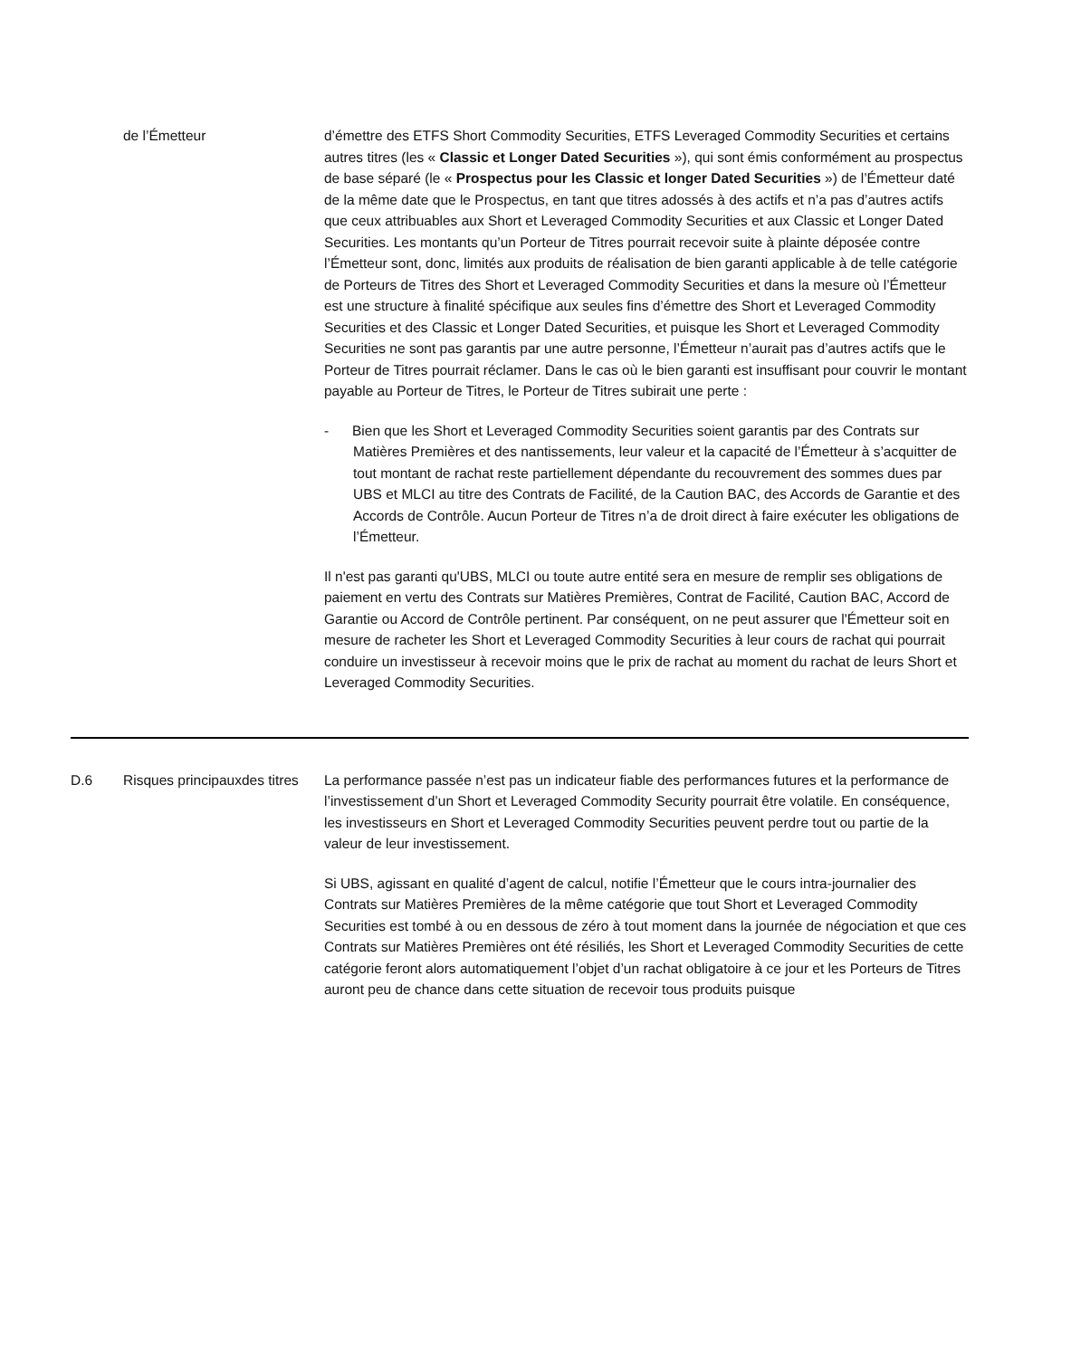| | de l’Émetteur | d’émettre des ETFS Short Commodity Securities, ETFS Leveraged Commodity Securities et certains autres titres (les « Classic et Longer Dated Securities »), qui sont émis conformément au prospectus de base séparé (le « Prospectus pour les Classic et longer Dated Securities ») de l’Émetteur daté de la même date que le Prospectus, en tant que titres adossés à des actifs et n’a pas d’autres actifs que ceux attribuables aux Short et Leveraged Commodity Securities et aux Classic et Longer Dated Securities. Les montants qu’un Porteur de Titres pourrait recevoir suite à plainte déposée contre l’Émetteur sont, donc, limités aux produits de réalisation de bien garanti applicable à de telle catégorie de Porteurs de Titres des Short et Leveraged Commodity Securities et dans la mesure où l’Émetteur est une structure à finalité spécifique aux seules fins d’émettre des Short et Leveraged Commodity Securities et des Classic et Longer Dated Securities, et puisque les Short et Leveraged Commodity Securities ne sont pas garantis par une autre personne, l’Émetteur n’aurait pas d’autres actifs que le Porteur de Titres pourrait réclamer. Dans le cas où le bien garanti est insuffisant pour couvrir le montant payable au Porteur de Titres, le Porteur de Titres subirait une perte : - Bien que les Short et Leveraged Commodity Securities soient garantis par des Contrats sur Matières Premières et des nantissements, leur valeur et la capacité de l’Émetteur à s’acquitter de tout montant de rachat reste partiellement dépendante du recouvrement des sommes dues par UBS et MLCI au titre des Contrats de Facilité, de la Caution BAC, des Accords de Garantie et des Accords de Contrôle. Aucun Porteur de Titres n’a de droit direct à faire exécuter les obligations de l’Émetteur. Il n'est pas garanti qu'UBS, MLCI ou toute autre entité sera en mesure de remplir ses obligations de paiement en vertu des Contrats sur Matières Premières, Contrat de Facilité, Caution BAC, Accord de Garantie ou Accord de Contrôle pertinent. Par conséquent, on ne peut assurer que l'Émetteur soit en mesure de racheter les Short et Leveraged Commodity Securities à leur cours de rachat qui pourrait conduire un investisseur à recevoir moins que le prix de rachat au moment du rachat de leurs Short et Leveraged Commodity Securities. |
| D.6 | Risques principauxdes titres | La performance passée n’est pas un indicateur fiable des performances futures et la performance de l’investissement d’un Short et Leveraged Commodity Security pourrait être volatile. En conséquence, les investisseurs en Short et Leveraged Commodity Securities peuvent perdre tout ou partie de la valeur de leur investissement. Si UBS, agissant en qualité d’agent de calcul, notifie l’Émetteur que le cours intra-journalier des Contrats sur Matières Premières de la même catégorie que tout Short et Leveraged Commodity Securities est tombé à ou en dessous de zéro à tout moment dans la journée de négociation et que ces Contrats sur Matières Premières ont été résiliés, les Short et Leveraged Commodity Securities de cette catégorie feront alors automatiquement l’objet d’un rachat obligatoire à ce jour et les Porteurs de Titres auront peu de chance dans cette situation de recevoir tous produits puisque |